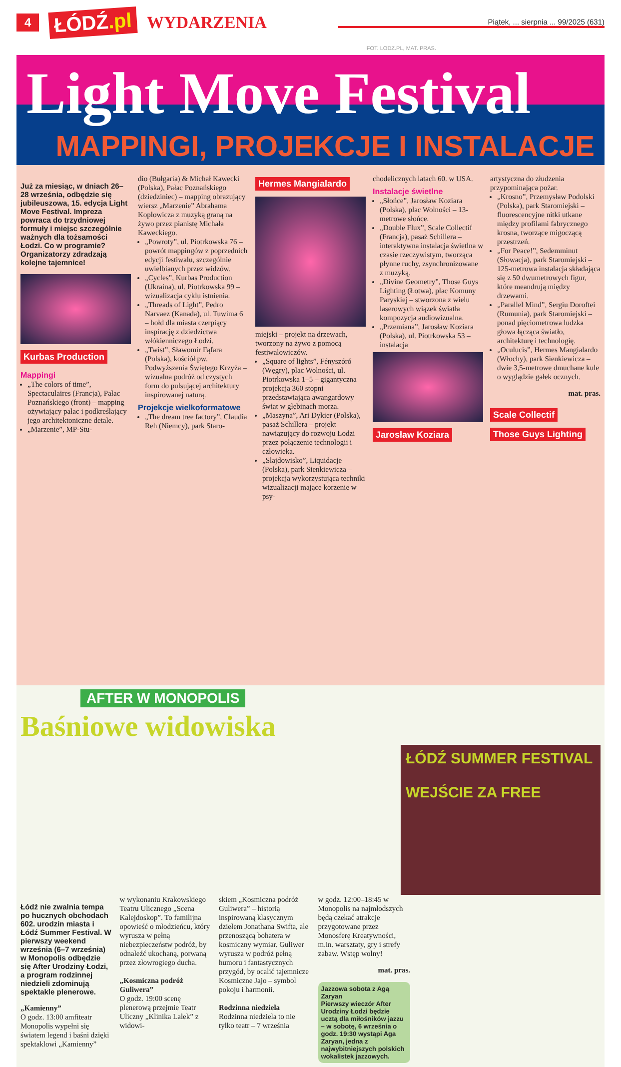4 ŁÓDŹ.pl WYDARZENIA Piątek, ... sierpnia ... 99/2025 (631)
FOT. LODZ.PL, MAT. PRAS.
Light Move Festival
MAPPINGI, PROJEKCJE I INSTALACJE
Już za miesiąc, w dniach 26–28 września, odbędzie się jubileuszowa, 15. edycja Light Move Festival. Impreza powraca do trzydniowej formuły i miejsc szczególnie ważnych dla tożsamości Łodzi. Co w programie? Organizatorzy zdradzają kolejne tajemnice!
Kurbas Production
Mappingi
„The colors of time”, Spectaculaires (Francja), Pałac Poznańskiego (front) – mapping ożywiający pałac i podkreślający jego architektoniczne detale.
„Marzenie”, MP-Stu-
dio (Bułgaria) & Michał Kawecki (Polska), Pałac Poznańskiego (dziedziniec) – mapping obrazujący wiersz „Marzenie” Abrahama Koplowicza z muzyką graną na żywo przez pianistę Michała Kaweckiego.
„Powroty”, ul. Piotrkowska 76 – powrót mappingów z poprzednich edycji festiwalu, szczególnie uwielbianych przez widzów.
„Cycles”, Kurbas Production (Ukraina), ul. Piotrkowska 99 – wizualizacja cyklu istnienia.
„Threads of Light”, Pedro Narvaez (Kanada), ul. Tuwima 6 – hołd dla miasta czerpiący inspirację z dziedzictwa włókienniczego Łodzi.
„Twist”, Sławomir Fąfara (Polska), kościół pw. Podwyższenia Świętego Krzyża – wizualna podróż od czystych form do pulsującej architektury inspirowanej naturą.
Projekcje wielkoformatowe
„The dream tree factory”, Claudia Reh (Niemcy), park Staro-
Hermes Mangialardo
miejski – projekt na drzewach, tworzony na żywo z pomocą festiwalowiczów.
„Square of lights”, Fényszóró (Węgry), plac Wolności, ul. Piotrkowska 1–5 – gigantyczna projekcja 360 stopni przedstawiająca awangardowy świat w głębinach morza.
„Maszyna”, Ari Dykier (Polska), pasaż Schillera – projekt nawiązujący do rozwoju Łodzi przez połączenie technologii i człowieka.
„Slajdowisko”, Liquidacje (Polska), park Sienkiewicza – projekcja wykorzystująca techniki wizualizacji mające korzenie w psy-
chodelicznych latach 60. w USA.
Instalacje świetlne
„Słońce”, Jarosław Koziara (Polska), plac Wolności – 13-metrowe słońce.
„Double Flux”, Scale Collectif (Francja), pasaż Schillera – interaktywna instalacja świetlna w czasie rzeczywistym, tworząca płynne ruchy, zsynchronizowane z muzyką.
„Divine Geometry”, Those Guys Lighting (Łotwa), plac Komuny Paryskiej – stworzona z wielu laserowych wiązek światła kompozycja audiowizualna.
„Przemiana”, Jarosław Koziara (Polska), ul. Piotrkowska 53 – instalacja
Jarosław Koziara
artystyczna do złudzenia przypominająca pożar.
„Krosno”, Przemysław Podolski (Polska), park Staromiejski – fluorescencyjne nitki utkane między profilami fabrycznego krosna, tworzące migoczącą przestrzeń.
„For Peace!”, Sedemminut (Słowacja), park Staromiejski – 125-metrowa instalacja składająca się z 50 dwumetrowych figur, które meandrują między drzewami.
„Parallel Mind”, Sergiu Doroftei (Rumunia), park Staromiejski – ponad pięciometrowa ludzka głowa łącząca światło, architekturę i technologię.
„Oculucis”, Hermes Mangialardo (Włochy), park Sienkiewicza – dwie 3,5-metrowe dmuchane kule o wyglądzie gałek ocznych.
mat. pras.
Scale Collectif Those Guys Lighting
AFTER W MONOPOLIS
Baśniowe widowiska
ŁÓDŹ SUMMER FESTIVAL
WEJŚCIE ZA FREE
Łódź nie zwalnia tempa po hucznych obchodach 602. urodzin miasta i Łódź Summer Festival. W pierwszy weekend września (6–7 września) w Monopolis odbędzie się After Urodziny Łodzi, a program rodzinnej niedzieli zdominują spektakle plenerowe.
„Kamienny”
O godz. 13:00 amfiteatr Monopolis wypełni się światem legend i baśni dzięki spektaklowi „Kamienny”
w wykonaniu Krakowskiego Teatru Ulicznego „Scena Kalejdoskop”. To familijna opowieść o młodzieńcu, który wyrusza w pełną niebezpieczeństw podróż, by odnaleźć ukochaną, porwaną przez złowrogiego ducha.
„Kosmiczna podróż Guliwera”
O godz. 19:00 scenę plenerową przejmie Teatr Uliczny „Klinika Lalek” z widowi-
skiem „Kosmiczna podróż Guliwera” – historią inspirowaną klasycznym dziełem Jonathana Swifta, ale przenoszącą bohatera w kosmiczny wymiar. Guliwer wyrusza w podróż pełną humoru i fantastycznych przygód, by ocalić tajemnicze Kosmiczne Jajo – symbol pokoju i harmonii.
Rodzinna niedziela
Rodzinna niedziela to nie tylko teatr – 7 września
w godz. 12:00–18:45 w Monopolis na najmłodszych będą czekać atrakcje przygotowane przez Monosferę Kreatywności, m.in. warsztaty, gry i strefy zabaw. Wstęp wolny!
mat. pras.
Jazzowa sobota z Agą Zaryan
Pierwszy wieczór After Urodziny Łodzi będzie ucztą dla miłośników jazzu – w sobotę, 6 września o godz. 19:30 wystąpi Aga Zaryan, jedna z najwybitniejszych polskich wokalistek jazzowych.